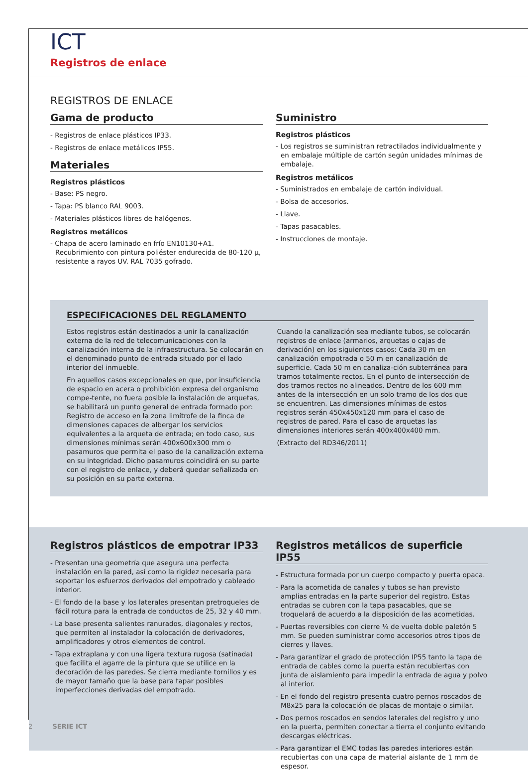ICT
Registros de enlace
REGISTROS DE ENLACE
Gama de producto
- Registros de enlace plásticos IP33.
- Registros de enlace metálicos IP55.
Materiales
Registros plásticos
- Base: PS negro.
- Tapa: PS blanco RAL 9003.
- Materiales plásticos libres de halógenos.
Registros metálicos
- Chapa de acero laminado en frío EN10130+A1. Recubrimiento con pintura poliéster endurecida de 80-120 µ, resistente a rayos UV. RAL 7035 gofrado.
Suministro
Registros plásticos
- Los registros se suministran retractilados individualmente y en embalaje múltiple de cartón según unidades mínimas de embalaje.
Registros metálicos
- Suministrados en embalaje de cartón individual.
- Bolsa de accesorios.
- Llave.
- Tapas pasacables.
- Instrucciones de montaje.
ESPECIFICACIONES DEL REGLAMENTO
Estos registros están destinados a unir la canalización externa de la red de telecomunicaciones con la canalización interna de la infraestructura. Se colocarán en el denominado punto de entrada situado por el lado interior del inmueble.
En aquellos casos excepcionales en que, por insuficiencia de espacio en acera o prohibición expresa del organismo compe-tente, no fuera posible la instalación de arquetas, se habilitará un punto general de entrada formado por: Registro de acceso en la zona limítrofe de la finca de dimensiones capaces de albergar los servicios equivalentes a la arqueta de entrada; en todo caso, sus dimensiones mínimas serán 400x600x300 mm o pasamuros que permita el paso de la canalización externa en su integridad. Dicho pasamuros coincidirá en su parte con el registro de enlace, y deberá quedar señalizada en su posición en su parte externa.
Cuando la canalización sea mediante tubos, se colocarán registros de enlace (armarios, arquetas o cajas de derivación) en los siguientes casos: Cada 30 m en canalización empotrada o 50 m en canalización de superficie. Cada 50 m en canaliza-ción subterránea para tramos totalmente rectos. En el punto de intersección de dos tramos rectos no alineados. Dentro de los 600 mm antes de la intersección en un solo tramo de los dos que se encuentren. Las dimensiones mínimas de estos registros serán 450x450x120 mm para el caso de registros de pared. Para el caso de arquetas las dimensiones interiores serán 400x400x400 mm.
(Extracto del RD346/2011)
Registros plásticos de empotrar IP33
- Presentan una geometría que asegura una perfecta instalación en la pared, así como la rigidez necesaria para soportar los esfuerzos derivados del empotrado y cableado interior.
- El fondo de la base y los laterales presentan pretroqueles de fácil rotura para la entrada de conductos de 25, 32 y 40 mm.
- La base presenta salientes ranurados, diagonales y rectos, que permiten al instalador la colocación de derivadores, amplificadores y otros elementos de control.
- Tapa extraplana y con una ligera textura rugosa (satinada) que facilita el agarre de la pintura que se utilice en la decoración de las paredes. Se cierra mediante tornillos y es de mayor tamaño que la base para tapar posibles imperfecciones derivadas del empotrado.
Registros metálicos de superficie IP55
- Estructura formada por un cuerpo compacto y puerta opaca.
- Para la acometida de canales y tubos se han previsto amplias entradas en la parte superior del registro. Estas entradas se cubren con la tapa pasacables, que se troquelará de acuerdo a la disposición de las acometidas.
- Puertas reversibles con cierre ¼ de vuelta doble paletón 5 mm. Se pueden suministrar como accesorios otros tipos de cierres y llaves.
- Para garantizar el grado de protección IP55 tanto la tapa de entrada de cables como la puerta están recubiertas con junta de aislamiento para impedir la entrada de agua y polvo al interior.
- En el fondo del registro presenta cuatro pernos roscados de M8x25 para la colocación de placas de montaje o similar.
- Dos pernos roscados en sendos laterales del registro y uno en la puerta, permiten conectar a tierra el conjunto evitando descargas eléctricas.
- Para garantizar el EMC todas las paredes interiores están recubiertas con una capa de material aislante de 1 mm de espesor.
2 SERIE ICT